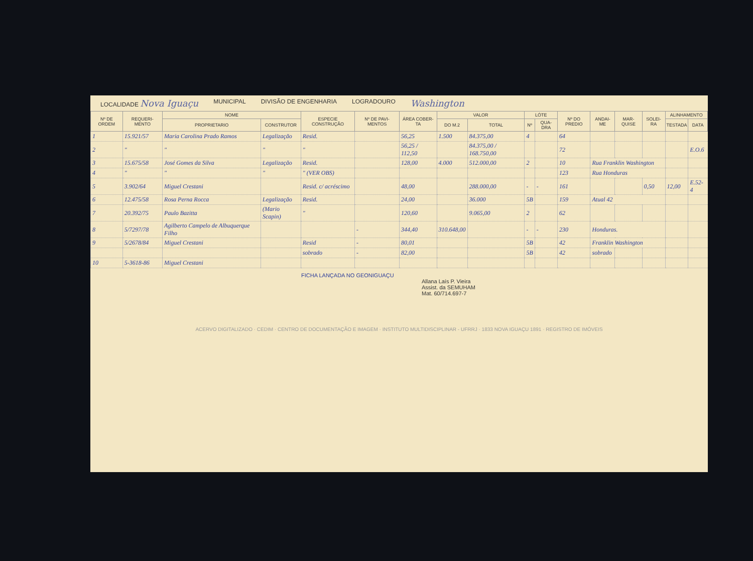LOCALIDADE Nova Iguaçu MUNICIPAL DIVISÃO DE ENGENHARIA LOGRADOURO Washington
| Nº DE ORDEM | REQUERI-MENTO | NOME | | ESPECIE CONSTRUÇÃO | Nº DE PAVI-MENTOS | ÁREA COBER-TA | VALOR | | LÓTE | | Nº DO PREDIO | ANDAI-ME | MAR-QUISE | SOLEI-RA | ALINHAMENTO | |
| --- | --- | --- | --- | --- | --- | --- | --- | --- | --- | --- | --- | --- | --- | --- | --- | --- |
| | | PROPRIETARIO | CONSTRUTOR | | | | DO M.2 | TOTAL | Nº | QUA-DRA | | | | | TESTADA | DATA |
| 1 | 15.921/57 | Maria Carolina Prado Ramos | Legalização | Resid. | | 56,25 | 1.500 | 84.375,00 | 4 | | 64 | | | | | |
| 2 | " | " | " | " | | 56,25 / 112,50 | | 84.375,00 / 168.750,00 | | | 72 | | | | | E.O.6 |
| 3 | 15.675/58 | José Gomes da Silva | Legalização | Resid. | | 128,00 | 4.000 | 512.000,00 | 2 | | 10 | Rua Franklin Washington | | | | |
| 4 | " | " | " | " (VER OBS) | | | | | | | 123 | Rua Honduras | | | | |
| 5 | 3.902/64 | Miguel Crestani | | Resid. c/ acréscimo | | 48,00 | | 288.000,00 | - | - | 161 | | | 0,50 | 12,00 | E.52-4 |
| 6 | 12.475/58 | Rosa Perna Rocca | Legalização | Resid. | | 24,00 | | 36.000 | 5B | | 159 | Atual 42 | | | | |
| 7 | 20.392/75 | Paulo Bazitta | (Mario Scapin) | " | | 120,60 | | 9.065,00 | 2 | | 62 | | | | | |
| 8 | 5/7297/78 | Agilberto Campelo de Albuquerque Filho | | | - | 344,40 | 310.648,00 | | - | - | 230 | Honduras. | | | | |
| 9 | 5/2678/84 | Miguel Crestani | | Resid | - | 80,01 | | | 5B | | 42 | Franklin Washington | | | | |
| | | | | sobrado | - | 82,00 | | | 5B | | 42 | sobrado | | | | |
| 10 | 5-3618-86 | Miguel Crestani | | | | | | | | | | | | | | |
FICHA LANÇADA NO GEONIGUAÇU
Allana Laís P. Vieira
Assist. da SEMUHAM
Mat. 60/714.697-7
ACERVO DIGITALIZADO · CEDIM · CENTRO DE DOCUMENTAÇÃO E IMAGEM · INSTITUTO MULTIDISCIPLINAR - UFRRJ · 1833 NOVA IGUAÇU 1891 · REGISTRO DE IMÓVEIS